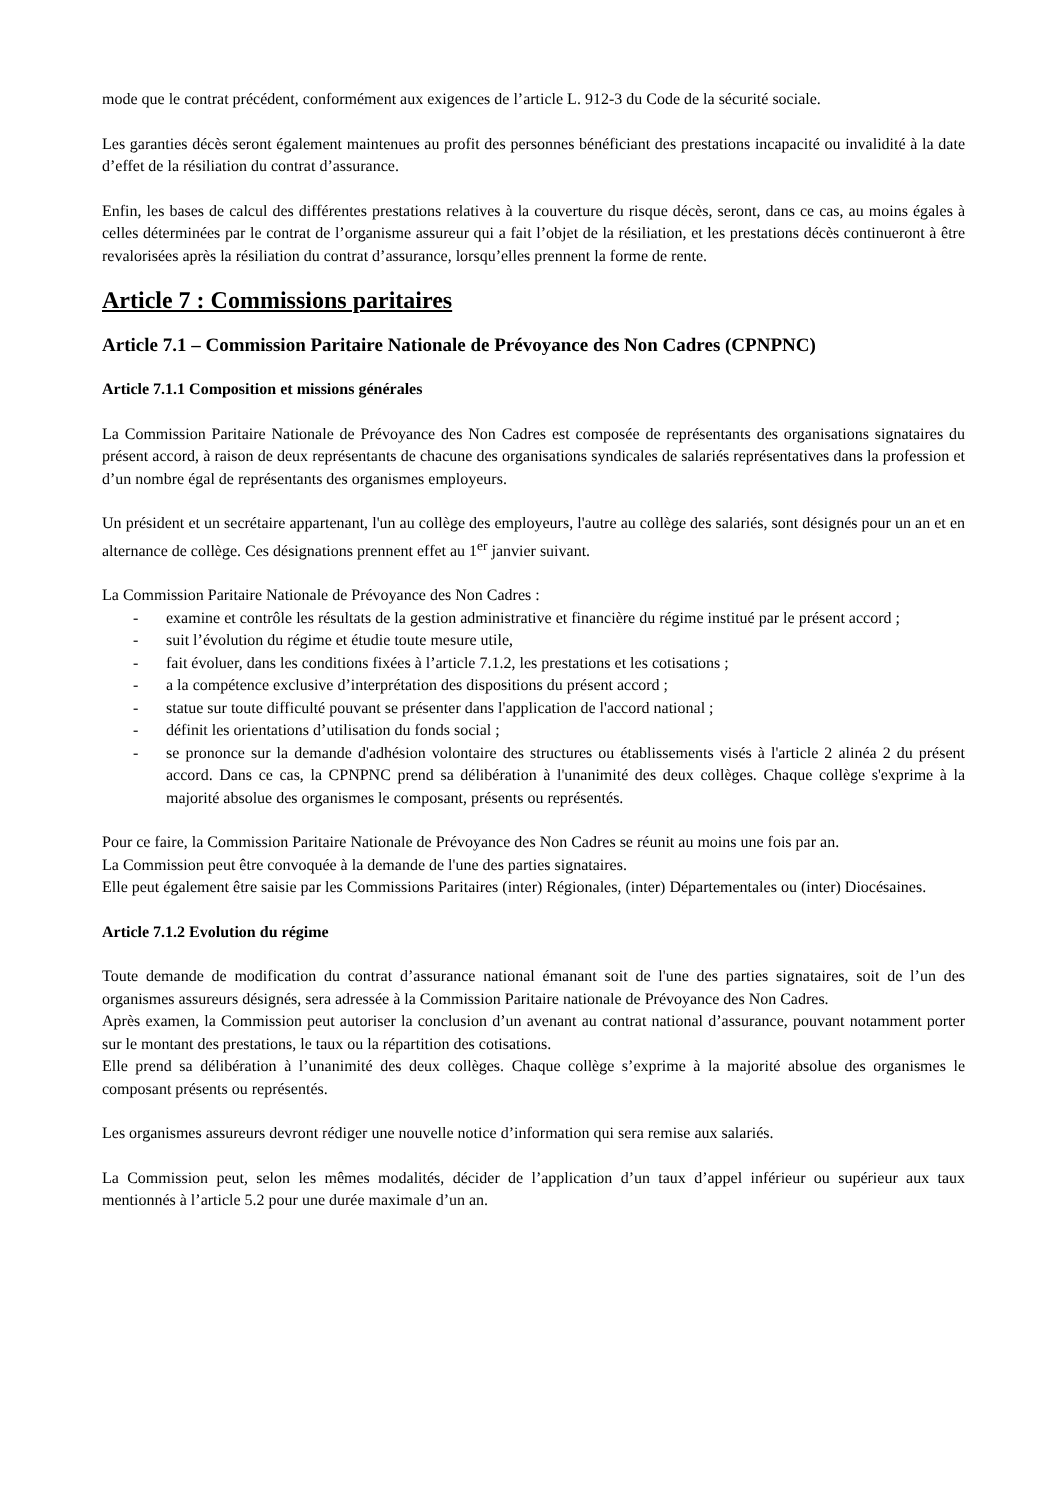mode que le contrat précédent, conformément aux exigences de l’article L. 912-3 du Code de la sécurité sociale.
Les garanties décès seront également maintenues au profit des personnes bénéficiant des prestations incapacité ou invalidité à la date d’effet de la résiliation du contrat d’assurance.
Enfin, les bases de calcul des différentes prestations relatives à la couverture du risque décès, seront, dans ce cas, au moins égales à celles déterminées par le contrat de l’organisme assureur qui a fait l’objet de la résiliation, et les prestations décès continueront à être revalorisées après la résiliation du contrat d’assurance, lorsqu’elles prennent la forme de rente.
Article 7 : Commissions paritaires
Article 7.1 – Commission Paritaire Nationale de Prévoyance des Non Cadres (CPNPNC)
Article 7.1.1 Composition et missions générales
La Commission Paritaire Nationale de Prévoyance des Non Cadres est composée de représentants des organisations signataires du présent accord, à raison de deux représentants de chacune des organisations syndicales de salariés représentatives dans la profession et d’un nombre égal de représentants des organismes employeurs.
Un président et un secrétaire appartenant, l'un au collège des employeurs, l'autre au collège des salariés, sont désignés pour un an et en alternance de collège. Ces désignations prennent effet au 1<sup>er</sup> janvier suivant.
La Commission Paritaire Nationale de Prévoyance des Non Cadres :
- examine et contrôle les résultats de la gestion administrative et financière du régime institué par le présent accord ;
- suit l’évolution du régime et étudie toute mesure utile,
- fait évoluer, dans les conditions fixées à l’article 7.1.2, les prestations et les cotisations ;
- a la compétence exclusive d’interprétation des dispositions du présent accord ;
- statue sur toute difficulté pouvant se présenter dans l'application de l'accord national ;
- définit les orientations d’utilisation du fonds social ;
- se prononce sur la demande d'adhésion volontaire des structures ou établissements visés à l'article 2 alinéa 2 du présent accord. Dans ce cas, la CPNPNC prend sa délibération à l'unanimité des deux collèges. Chaque collège s'exprime à la majorité absolue des organismes le composant, présents ou représentés.
Pour ce faire, la Commission Paritaire Nationale de Prévoyance des Non Cadres se réunit au moins une fois par an.
La Commission peut être convoquée à la demande de l'une des parties signataires.
Elle peut également être saisie par les Commissions Paritaires (inter) Régionales, (inter) Départementales ou (inter) Diocésaines.
Article 7.1.2 Evolution du régime
Toute demande de modification du contrat d’assurance national émanant soit de l'une des parties signataires, soit de l’un des organismes assureurs désignés, sera adressée à la Commission Paritaire nationale de Prévoyance des Non Cadres.
Après examen, la Commission peut autoriser la conclusion d’un avenant au contrat national d’assurance, pouvant notamment porter sur le montant des prestations, le taux ou la répartition des cotisations.
Elle prend sa délibération à l’unanimité des deux collèges. Chaque collège s’exprime à la majorité absolue des organismes le composant présents ou représentés.
Les organismes assureurs devront rédiger une nouvelle notice d’information qui sera remise aux salariés.
La Commission peut, selon les mêmes modalités, décider de l’application d’un taux d’appel inférieur ou supérieur aux taux mentionnés à l’article 5.2 pour une durée maximale d’un an.